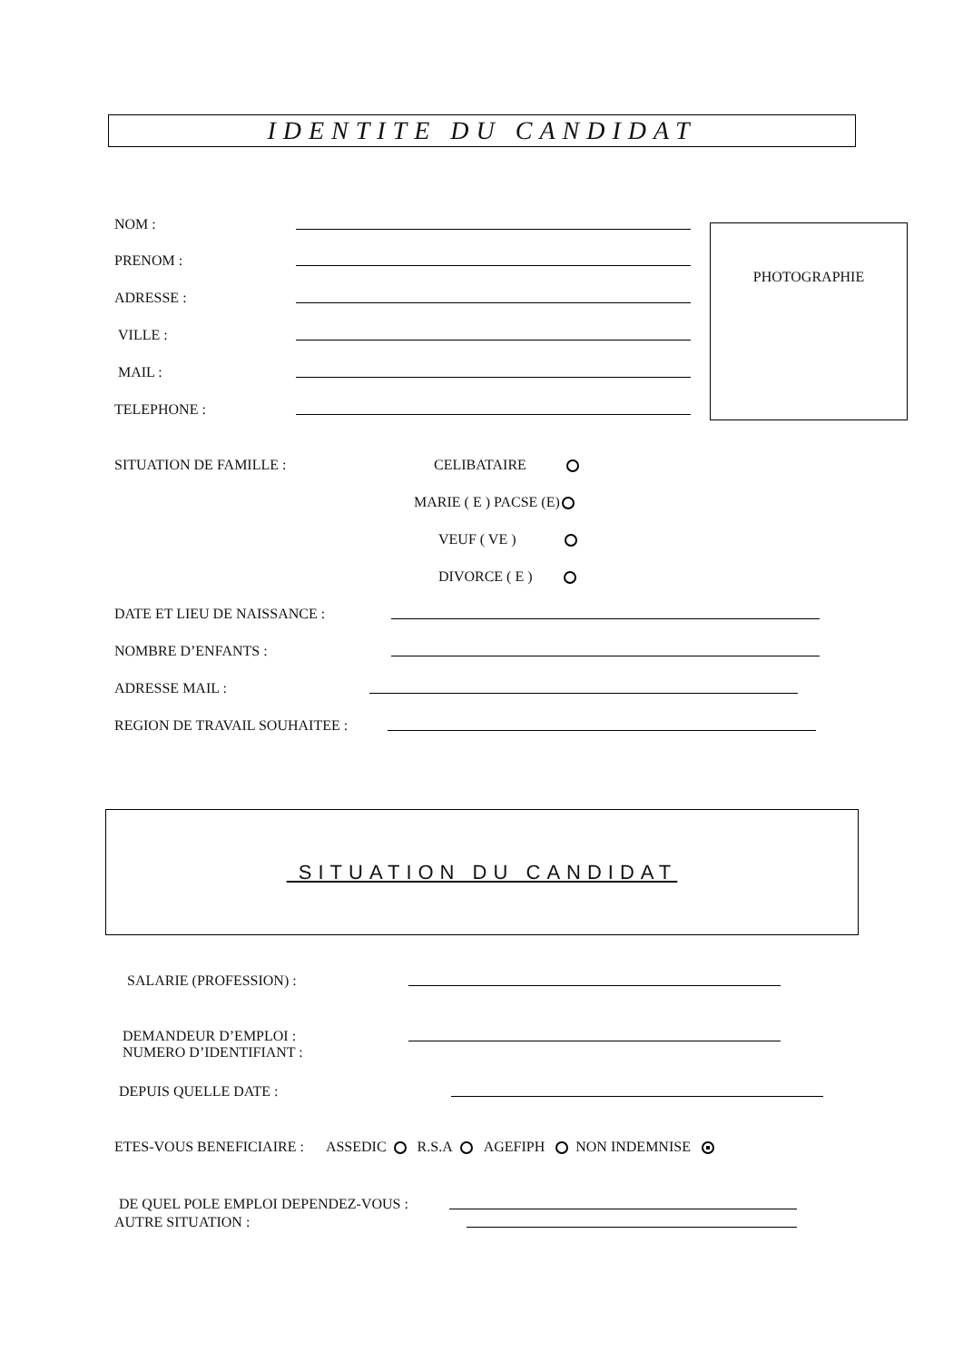IDENTITE DU CANDIDAT
NOM :
PRENOM :
ADRESSE :
VILLE :
MAIL :
TELEPHONE :
PHOTOGRAPHIE
SITUATION DE FAMILLE : CELIBATAIRE
MARIE ( E ) PACSE (E)
VEUF ( VE )
DIVORCE ( E )
DATE ET LIEU DE NAISSANCE :
NOMBRE D’ENFANTS :
ADRESSE MAIL :
REGION DE TRAVAIL SOUHAITEE :
SITUATION DU CANDIDAT
SALARIE (PROFESSION) :
DEMANDEUR D’EMPLOI :
NUMERO D’IDENTIFIANT :
DEPUIS QUELLE DATE :
ETES-VOUS BENEFICIAIRE : ASSEDIC R.S.A AGEFIPH NON INDEMNISE
DE QUEL POLE EMPLOI DEPENDEZ-VOUS :
AUTRE SITUATION :